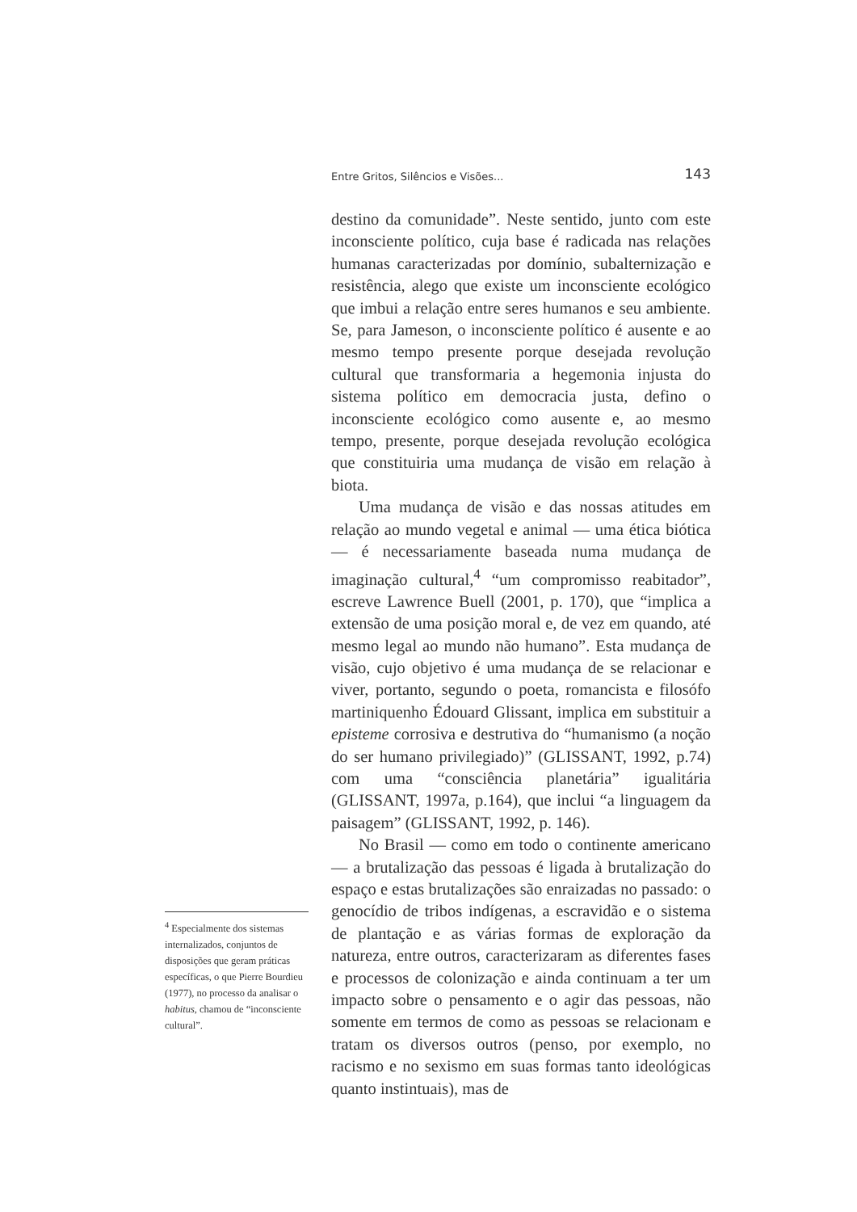Entre Gritos, Silêncios e Visões... 143
destino da comunidade”. Neste sentido, junto com este inconsciente político, cuja base é radicada nas relações humanas caracterizadas por domínio, subalternização e resistência, alego que existe um inconsciente ecológico que imbui a relação entre seres humanos e seu ambiente. Se, para Jameson, o inconsciente político é ausente e ao mesmo tempo presente porque desejada revolução cultural que transformaria a hegemonia injusta do sistema político em democracia justa, defino o inconsciente ecológico como ausente e, ao mesmo tempo, presente, porque desejada revolução ecológica que constituiria uma mudança de visão em relação à biota.
Uma mudança de visão e das nossas atitudes em relação ao mundo vegetal e animal — uma ética biótica — é necessariamente baseada numa mudança de imaginação cultural,<sup>4</sup> “um compromisso reabitador”, escreve Lawrence Buell (2001, p. 170), que “implica a extensão de uma posição moral e, de vez em quando, até mesmo legal ao mundo não humano”. Esta mudança de visão, cujo objetivo é uma mudança de se relacionar e viver, portanto, segundo o poeta, romancista e filosófo martiniquenho Édouard Glissant, implica em substituir a episteme corrosiva e destrutiva do “humanismo (a noção do ser humano privilegiado)” (GLISSANT, 1992, p.74) com uma “consciência planetária” igualitária (GLISSANT, 1997a, p.164), que inclui “a linguagem da paisagem” (GLISSANT, 1992, p. 146).
No Brasil — como em todo o continente americano — a brutalização das pessoas é ligada à brutalização do espaço e estas brutalizações são enraizadas no passado: o genocídio de tribos indígenas, a escravidão e o sistema de plantação e as várias formas de exploração da natureza, entre outros, caracterizaram as diferentes fases e processos de colonização e ainda continuam a ter um impacto sobre o pensamento e o agir das pessoas, não somente em termos de como as pessoas se relacionam e tratam os diversos outros (penso, por exemplo, no racismo e no sexismo em suas formas tanto ideológicas quanto instintuais), mas de
<sup>4</sup> Especialmente dos sistemas internalizados, conjuntos de disposições que geram práticas específicas, o que Pierre Bourdieu (1977), no processo da analisar o habitus, chamou de “inconsciente cultural”.